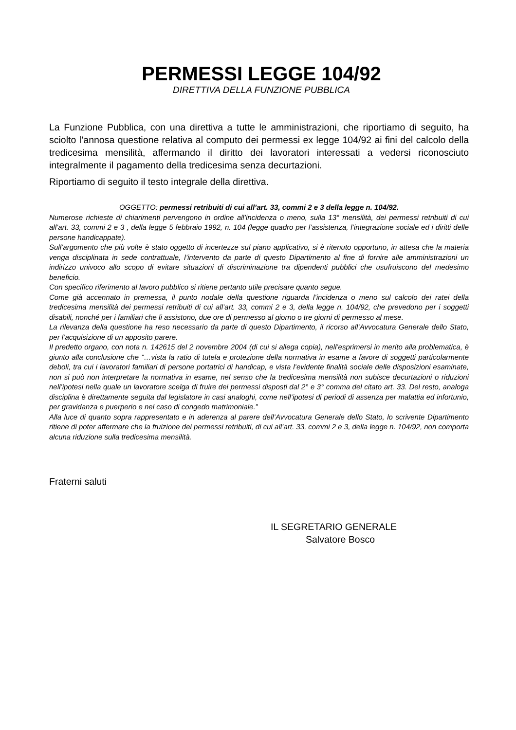PERMESSI LEGGE 104/92
DIRETTIVA DELLA FUNZIONE PUBBLICA
La Funzione Pubblica, con una direttiva a tutte le amministrazioni, che riportiamo di seguito, ha sciolto l’annosa questione relativa al computo dei permessi ex legge 104/92 ai fini del calcolo della tredicesima mensilità, affermando il diritto dei lavoratori interessati a vedersi riconosciuto integralmente il pagamento della tredicesima senza decurtazioni.
Riportiamo di seguito il testo integrale della direttiva.
OGGETTO: permessi retribuiti di cui all’art. 33, commi 2 e 3 della legge n. 104/92.
Numerose richieste di chiarimenti pervengono in ordine all’incidenza o meno, sulla 13° mensilità, dei permessi retribuiti di cui all’art. 33, commi 2 e 3 , della legge 5 febbraio 1992, n. 104 (legge quadro per l’assistenza, l’integrazione sociale ed i diritti delle persone handicappate).
Sull’argomento che più volte è stato oggetto di incertezze sul piano applicativo, si è ritenuto opportuno, in attesa che la materia venga disciplinata in sede contrattuale, l’intervento da parte di questo Dipartimento al fine di fornire alle amministrazioni un indirizzo univoco allo scopo di evitare situazioni di discriminazione tra dipendenti pubblici che usufruiscono del medesimo beneficio.
Con specifico riferimento al lavoro pubblico si ritiene pertanto utile precisare quanto segue.
Come già accennato in premessa, il punto nodale della questione riguarda l’incidenza o meno sul calcolo dei ratei della tredicesima mensilità dei permessi retribuiti di cui all’art. 33, commi 2 e 3, della legge n. 104/92, che prevedono per i soggetti disabili, nonché per i familiari che li assistono, due ore di permesso al giorno o tre giorni di permesso al mese.
La rilevanza della questione ha reso necessario da parte di questo Dipartimento, il ricorso all’Avvocatura Generale dello Stato, per l’acquisizione di un apposito parere.
Il predetto organo, con nota n. 142615 del 2 novembre 2004 (di cui si allega copia), nell’esprimersi in merito alla problematica, è giunto alla conclusione che “…vista la ratio di tutela e protezione della normativa in esame a favore di soggetti particolarmente deboli, tra cui i lavoratori familiari di persone portatrici di handicap, e vista l’evidente finalità sociale delle disposizioni esaminate, non si può non interpretare la normativa in esame, nel senso che la tredicesima mensilità non subisce decurtazioni o riduzioni nell’ipotesi nella quale un lavoratore scelga di fruire dei permessi disposti dal 2° e 3° comma del citato art. 33. Del resto, analoga disciplina è direttamente seguita dal legislatore in casi analoghi, come nell’ipotesi di periodi di assenza per malattia ed infortunio, per gravidanza e puerperio e nel caso di congedo matrimoniale.”
Alla luce di quanto sopra rappresentato e in aderenza al parere dell’Avvocatura Generale dello Stato, lo scrivente Dipartimento ritiene di poter affermare che la fruizione dei permessi retribuiti, di cui all’art. 33, commi 2 e 3, della legge n. 104/92, non comporta alcuna riduzione sulla tredicesima mensilità.
Fraterni saluti
IL SEGRETARIO GENERALE
Salvatore Bosco